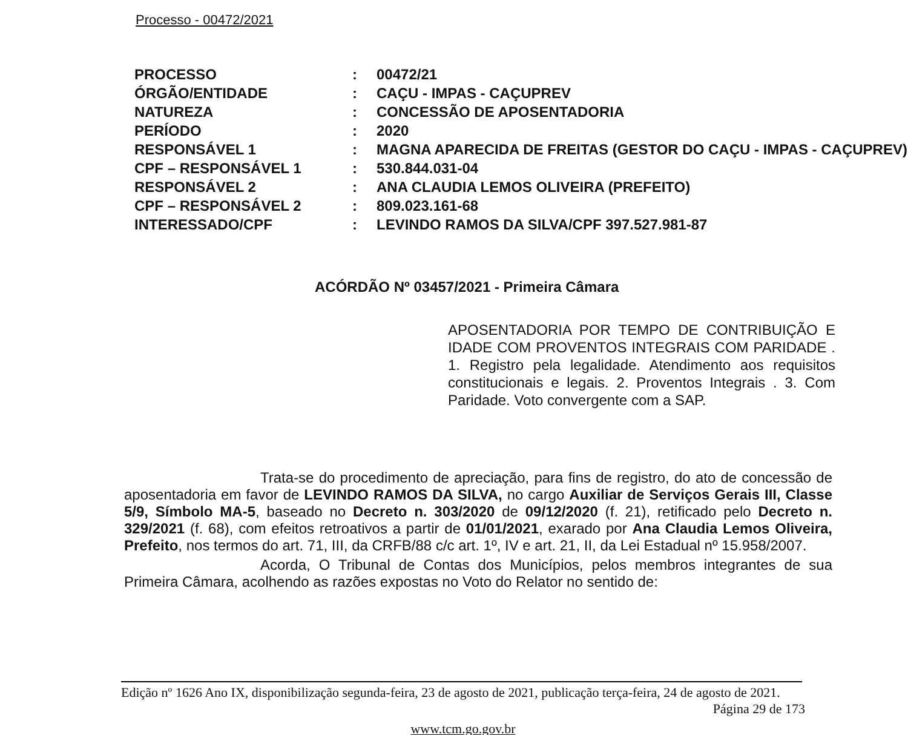Processo - 00472/2021
| PROCESSO | : | 00472/21 |
| ÓRGÃO/ENTIDADE | : | CAÇU - IMPAS - CAÇUPREV |
| NATUREZA | : | CONCESSÃO DE APOSENTADORIA |
| PERÍODO | : | 2020 |
| RESPONSÁVEL 1 | : | MAGNA APARECIDA DE FREITAS (GESTOR DO CAÇU - IMPAS - CAÇUPREV) |
| CPF – RESPONSÁVEL 1 | : | 530.844.031-04 |
| RESPONSÁVEL 2 | : | ANA CLAUDIA LEMOS OLIVEIRA (PREFEITO) |
| CPF – RESPONSÁVEL 2 | : | 809.023.161-68 |
| INTERESSADO/CPF | : | LEVINDO RAMOS DA SILVA/CPF 397.527.981-87 |
ACÓRDÃO Nº 03457/2021 - Primeira Câmara
APOSENTADORIA POR TEMPO DE CONTRIBUIÇÃO E IDADE COM PROVENTOS INTEGRAIS COM PARIDADE . 1. Registro pela legalidade. Atendimento aos requisitos constitucionais e legais. 2. Proventos Integrais . 3. Com Paridade. Voto convergente com a SAP.
Trata-se do procedimento de apreciação, para fins de registro, do ato de concessão de aposentadoria em favor de LEVINDO RAMOS DA SILVA, no cargo Auxiliar de Serviços Gerais III, Classe 5/9, Símbolo MA-5, baseado no Decreto n. 303/2020 de 09/12/2020 (f. 21), retificado pelo Decreto n. 329/2021 (f. 68), com efeitos retroativos a partir de 01/01/2021, exarado por Ana Claudia Lemos Oliveira, Prefeito, nos termos do art. 71, III, da CRFB/88 c/c art. 1º, IV e art. 21, II, da Lei Estadual nº 15.958/2007.
Acorda, O Tribunal de Contas dos Municípios, pelos membros integrantes de sua Primeira Câmara, acolhendo as razões expostas no Voto do Relator no sentido de:
Edição nº 1626 Ano IX, disponibilização segunda-feira, 23 de agosto de 2021, publicação terça-feira, 24 de agosto de 2021.
Página 29 de 173
www.tcm.go.gov.br